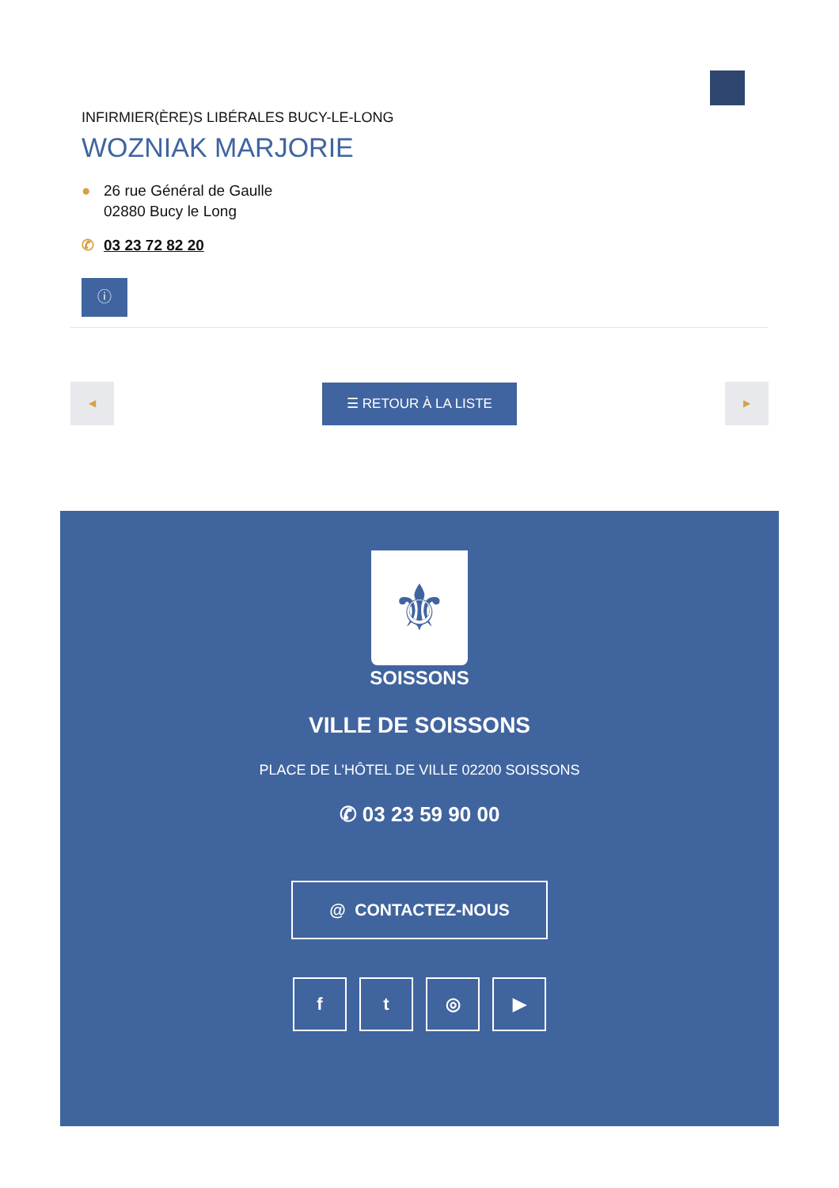INFIRMIER(ÈRE)S LIBÉRALES BUCY-LE-LONG
WOZNIAK MARJORIE
● 26 rue Général de Gaulle
02880 Bucy le Long
✆ 03 23 72 82 20
ⓘ
◀
☰ RETOUR À LA LISTE
▶
⚜
SOISSONS
VILLE DE SOISSONS
PLACE DE L'HÔTEL DE VILLE 02200 SOISSONS
✆ 03 23 59 90 00
@ CONTACTEZ-NOUS
ft ◎ ▶